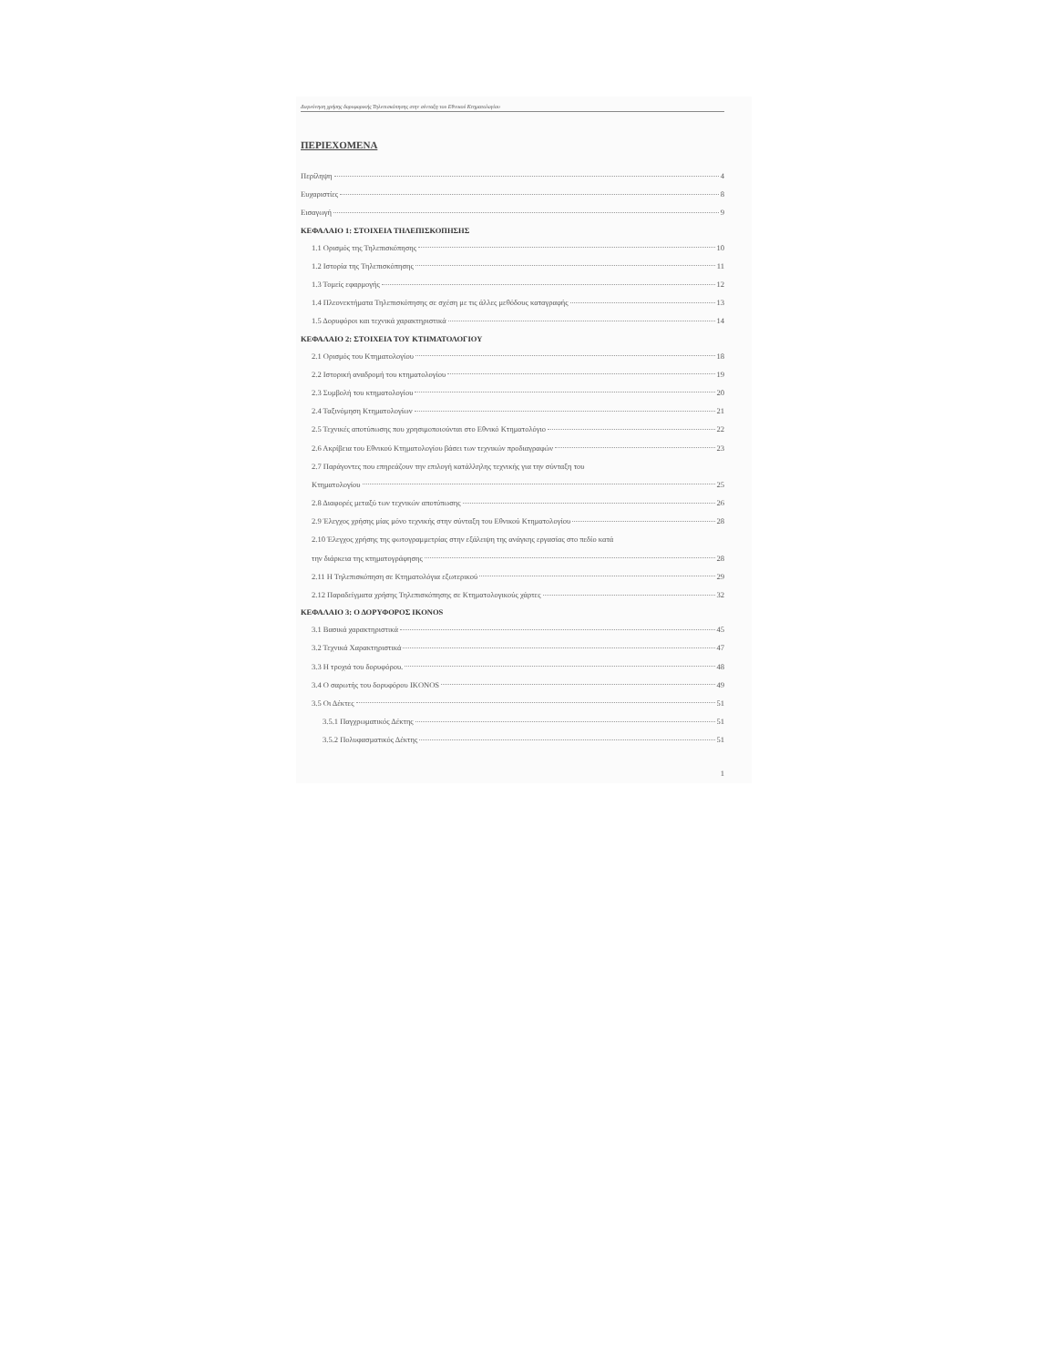Διερεύνηση χρήσης δορυφορικής Τηλεπισκόπησης στην σύνταξη του Εθνικού Κτηματολογίου
ΠΕΡΙΕΧΟΜΕΝΑ
Περίληψη 4
Ευχαριστίες 8
Εισαγωγή 9
ΚΕΦΑΛΑΙΟ 1: ΣΤΟΙΧΕΙΑ ΤΗΛΕΠΙΣΚΟΠΗΣΗΣ
1.1 Ορισμός της Τηλεπισκόπησης 10
1.2 Ιστορία της Τηλεπισκόπησης 11
1.3 Τομείς εφαρμογής 12
1.4 Πλεονεκτήματα Τηλεπισκόπησης σε σχέση με τις άλλες μεθόδους καταγραφής 13
1.5 Δορυφόροι και τεχνικά χαρακτηριστικά 14
ΚΕΦΑΛΑΙΟ 2: ΣΤΟΙΧΕΙΑ ΤΟΥ ΚΤΗΜΑΤΟΛΟΓΙΟΥ
2.1 Ορισμός του Κτηματολογίου 18
2.2 Ιστορική αναδρομή του κτηματολογίου 19
2.3 Συμβολή του κτηματολογίου 20
2.4 Ταξινόμηση Κτηματολογίων 21
2.5 Τεχνικές αποτύπωσης που χρησιμοποιούνται στο Εθνικό Κτηματολόγιο 22
2.6 Ακρίβεια του Εθνικού Κτηματολογίου βάσει των τεχνικών προδιαγραφών 23
2.7 Παράγοντες που επηρεάζουν την επιλογή κατάλληλης τεχνικής για την σύνταξη του
Κτηματολογίου 25
2.8 Διαφορές μεταξύ των τεχνικών αποτύπωσης 26
2.9 Έλεγχος χρήσης μίας μόνο τεχνικής στην σύνταξη του Εθνικού Κτηματολογίου 28
2.10 Έλεγχος χρήσης της φωτογραμμετρίας στην εξάλειψη της ανάγκης εργασίας στο πεδίο κατά
την διάρκεια της κτηματογράφησης 28
2.11 Η Τηλεπισκόπηση σε Κτηματολόγια εξωτερικού 29
2.12 Παραδείγματα χρήσης Τηλεπισκόπησης σε Κτηματολογικούς χάρτες 32
ΚΕΦΑΛΑΙΟ 3: Ο ΔΟΡΥΦΟΡΟΣ IKONOS
3.1 Βασικά χαρακτηριστικά 45
3.2 Τεχνικά Χαρακτηριστικά 47
3.3 Η τροχιά του δορυφόρου. 48
3.4 Ο σαρωτής του δορυφόρου IKONOS 49
3.5 Οι Δέκτες 51
3.5.1 Παγχρωματικός Δέκτης 51
3.5.2 Πολυφασματικός Δέκτης 51
1